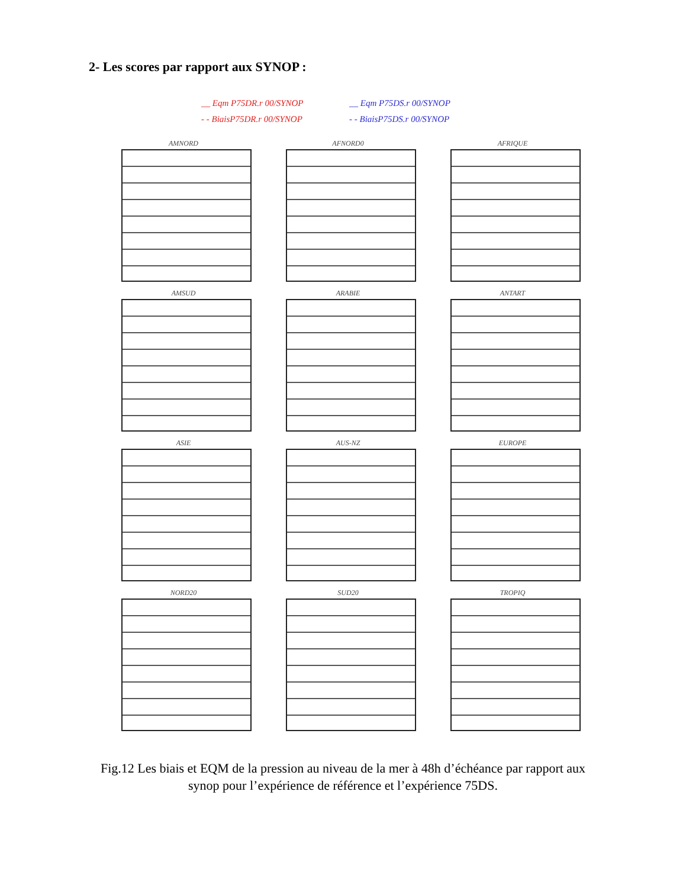2- Les scores par rapport aux SYNOP :
__ Eqm P75DR.r 00/SYNOP __ Eqm P75DS.r 00/SYNOP - - BiaisP75DR.r 00/SYNOP - - BiaisP75DS.r 00/SYNOP
AMNORD
AFNORD0
AFRIQUE
AMSUD
ARABIE
ANTART
ASIE
AUS-NZ
EUROPE
NORD20
SUD20
TROPIQ
Fig.12 Les biais et EQM de la pression au niveau de la mer à 48h d’échéance par rapport aux synop pour l’expérience de référence et l’expérience 75DS.